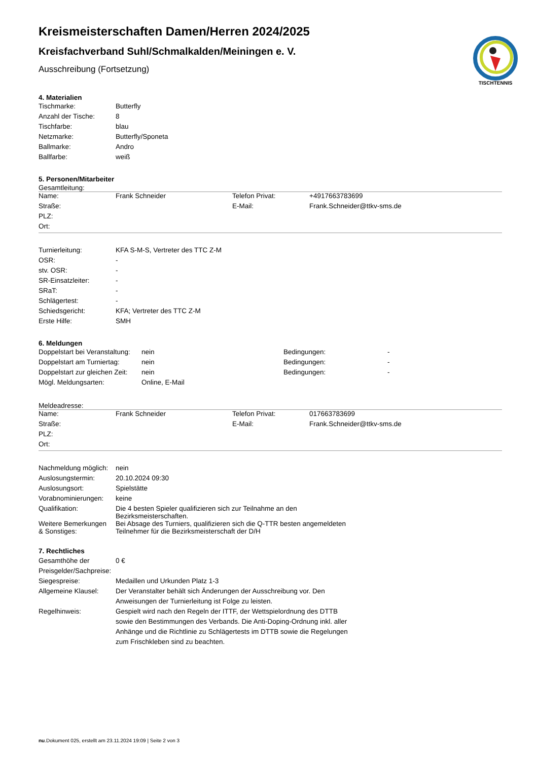TISCHTENNIS
Kreismeisterschaften Damen/Herren 2024/2025
Kreisfachverband Suhl/Schmalkalden/Meiningen e. V.
Ausschreibung (Fortsetzung)
4. Materialien
| Tischmarke: | Butterfly |
| Anzahl der Tische: | 8 |
| Tischfarbe: | blau |
| Netzmarke: | Butterfly/Sponeta |
| Ballmarke: | Andro |
| Ballfarbe: | weiß |
5. Personen/Mitarbeiter
Gesamtleitung:
| Name: | Frank Schneider | Telefon Privat: | +4917663783699 |
| Straße: | | E-Mail: | Frank.Schneider@ttkv-sms.de |
| PLZ: | | | |
| Ort: | | | |
| Turnierleitung: | KFA S-M-S, Vertreter des TTC Z-M |
| OSR: | - |
| stv. OSR: | - |
| SR-Einsatzleiter: | - |
| SRaT: | - |
| Schlägertest: | - |
| Schiedsgericht: | KFA; Vertreter des TTC Z-M |
| Erste Hilfe: | SMH |
6. Meldungen
| Doppelstart bei Veranstaltung: | nein | Bedingungen: | - |
| Doppelstart am Turniertag: | nein | Bedingungen: | - |
| Doppelstart zur gleichen Zeit: | nein | Bedingungen: | - |
| Mögl. Meldungsarten: | Online, E-Mail | | |
Meldeadresse:
| Name: | Frank Schneider | Telefon Privat: | 017663783699 |
| Straße: | | E-Mail: | Frank.Schneider@ttkv-sms.de |
| PLZ: | | | |
| Ort: | | | |
| Nachmeldung möglich: | nein |
| Auslosungstermin: | 20.10.2024 09:30 |
| Auslosungsort: | Spielstätte |
| Vorabnominierungen: | keine |
| Qualifikation: | Die 4 besten Spieler qualifizieren sich zur Teilnahme an den Bezirksmeisterschaften. |
| Weitere Bemerkungen & Sonstiges: | Bei Absage des Turniers, qualifizieren sich die Q-TTR besten angemeldeten Teilnehmer für die Bezirksmeisterschaft der D/H |
7. Rechtliches
| Gesamthöhe der Preisgelder/Sachpreise: | 0 € |
| Siegespreise: | Medaillen und Urkunden Platz 1-3 |
| Allgemeine Klausel: | Der Veranstalter behält sich Änderungen der Ausschreibung vor. Den Anweisungen der Turnierleitung ist Folge zu leisten. |
| Regelhinweis: | Gespielt wird nach den Regeln der ITTF, der Wettspielordnung des DTTB sowie den Bestimmungen des Verbands. Die Anti-Doping-Ordnung inkl. aller Anhänge und die Richtlinie zu Schlägertests im DTTB sowie die Regelungen zum Frischkleben sind zu beachten. |
nu.Dokument 025, erstellt am 23.11.2024 19:09 | Seite 2 von 3